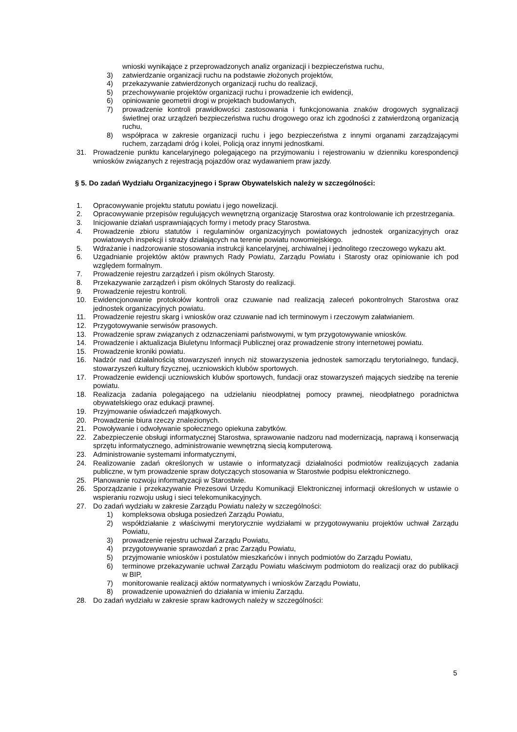wnioski wynikające z przeprowadzonych analiz organizacji i bezpieczeństwa ruchu,
3) zatwierdzanie organizacji ruchu na podstawie złożonych projektów,
4) przekazywanie zatwierdzonych organizacji ruchu do realizacji,
5) przechowywanie projektów organizacji ruchu i prowadzenie ich ewidencji,
6) opiniowanie geometrii drogi w projektach budowlanych,
7) prowadzenie kontroli prawidłowości zastosowania i funkcjonowania znaków drogowych sygnalizacji świetlnej oraz urządzeń bezpieczeństwa ruchu drogowego oraz ich zgodności z zatwierdzoną organizacją ruchu,
8) współpraca w zakresie organizacji ruchu i jego bezpieczeństwa z innymi organami zarządzającymi ruchem, zarządami dróg i kolei, Policją oraz innymi jednostkami.
31. Prowadzenie punktu kancelaryjnego polegającego na przyjmowaniu i rejestrowaniu w dzienniku korespondencji wniosków związanych z rejestracją pojazdów oraz wydawaniem praw jazdy.
§ 5. Do zadań Wydziału Organizacyjnego i Spraw Obywatelskich należy w szczególności:
1. Opracowywanie projektu statutu powiatu i jego nowelizacji.
2. Opracowywanie przepisów regulujących wewnętrzną organizację Starostwa oraz kontrolowanie ich przestrzegania.
3. Inicjowanie działań usprawniających formy i metody pracy Starostwa.
4. Prowadzenie zbioru statutów i regulaminów organizacyjnych powiatowych jednostek organizacyjnych oraz powiatowych inspekcji i straży działających na terenie powiatu nowomiejskiego.
5. Wdrażanie i nadzorowanie stosowania instrukcji kancelaryjnej, archiwalnej i jednolitego rzeczowego wykazu akt.
6. Uzgadnianie projektów aktów prawnych Rady Powiatu, Zarządu Powiatu i Starosty oraz opiniowanie ich pod względem formalnym.
7. Prowadzenie rejestru zarządzeń i pism okólnych Starosty.
8. Przekazywanie zarządzeń i pism okólnych Starosty do realizacji.
9. Prowadzenie rejestru kontroli.
10. Ewidencjonowanie protokołów kontroli oraz czuwanie nad realizacją zaleceń pokontrolnych Starostwa oraz jednostek organizacyjnych powiatu.
11. Prowadzenie rejestru skarg i wniosków oraz czuwanie nad ich terminowym i rzeczowym załatwianiem.
12. Przygotowywanie serwisów prasowych.
13. Prowadzenie spraw związanych z odznaczeniami państwowymi, w tym przygotowywanie wniosków.
14. Prowadzenie i aktualizacja Biuletynu Informacji Publicznej oraz prowadzenie strony internetowej powiatu.
15. Prowadzenie kroniki powiatu.
16. Nadzór nad działalnością stowarzyszeń innych niż stowarzyszenia jednostek samorządu terytorialnego, fundacji, stowarzyszeń kultury fizycznej, uczniowskich klubów sportowych.
17. Prowadzenie ewidencji uczniowskich klubów sportowych, fundacji oraz stowarzyszeń mających siedzibę na terenie powiatu.
18. Realizacja zadania polegającego na udzielaniu nieodpłatnej pomocy prawnej, nieodpłatnego poradnictwa obywatelskiego oraz edukacji prawnej.
19. Przyjmowanie oświadczeń majątkowych.
20. Prowadzenie biura rzeczy znalezionych.
21. Powoływanie i odwoływanie społecznego opiekuna zabytków.
22. Zabezpieczenie obsługi informatycznej Starostwa, sprawowanie nadzoru nad modernizacją, naprawą i konserwacją sprzętu informatycznego, administrowanie wewnętrzną siecią komputerową.
23. Administrowanie systemami informatycznymi,
24. Realizowanie zadań określonych w ustawie o informatyzacji działalności podmiotów realizujących zadania publiczne, w tym prowadzenie spraw dotyczących stosowania w Starostwie podpisu elektronicznego.
25. Planowanie rozwoju informatyzacji w Starostwie.
26. Sporządzanie i przekazywanie Prezesowi Urzędu Komunikacji Elektronicznej informacji określonych w ustawie o wspieraniu rozwoju usług i sieci telekomunikacyjnych.
27. Do zadań wydziału w zakresie Zarządu Powiatu należy w szczególności:
1) kompleksowa obsługa posiedzeń Zarządu Powiatu,
2) współdziałanie z właściwymi merytorycznie wydziałami w przygotowywaniu projektów uchwał Zarządu Powiatu,
3) prowadzenie rejestru uchwał Zarządu Powiatu,
4) przygotowywanie sprawozdań z prac Zarządu Powiatu,
5) przyjmowanie wniosków i postulatów mieszkańców i innych podmiotów do Zarządu Powiatu,
6) terminowe przekazywanie uchwał Zarządu Powiatu właściwym podmiotom do realizacji oraz do publikacji w BIP,
7) monitorowanie realizacji aktów normatywnych i wniosków Zarządu Powiatu,
8) prowadzenie upoważnień do działania w imieniu Zarządu.
28. Do zadań wydziału w zakresie spraw kadrowych należy w szczególności:
5